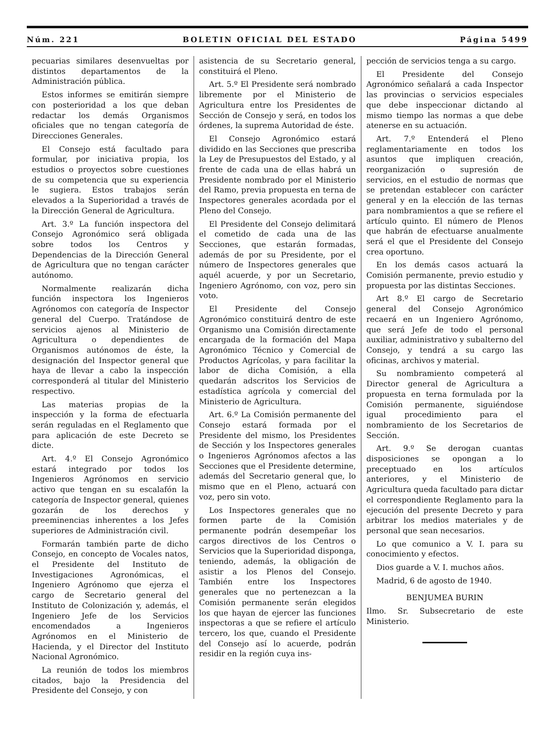Núm. 221 BOLETIN OFICIAL DEL ESTADO Página 5499
pecuarias similares desenvueltas por distintos departamentos de la Administración pública.
Estos informes se emitirán siempre con posterioridad a los que deban redactar los demás Organismos oficiales que no tengan categoría de Direcciones Generales.
El Consejo está facultado para formular, por iniciativa propia, los estudios o proyectos sobre cuestiones de su competencia que su experiencia le sugiera. Estos trabajos serán elevados a la Superioridad a través de la Dirección General de Agricultura.
Art. 3.º La función inspectora del Consejo Agronómico será obligada sobre todos los Centros y Dependencias de la Dirección General de Agricultura que no tengan carácter autónomo.
Normalmente realizarán dicha función inspectora los Ingenieros Agrónomos con categoría de Inspector general del Cuerpo. Tratándose de servicios ajenos al Ministerio de Agricultura o dependientes de Organismos autónomos de éste, la designación del Inspector general que haya de llevar a cabo la inspección corresponderá al titular del Ministerio respectivo.
Las materias propias de la inspección y la forma de efectuarla serán reguladas en el Reglamento que para aplicación de este Decreto se dicte.
Art. 4.º El Consejo Agronómico estará integrado por todos los Ingenieros Agrónomos en servicio activo que tengan en su escalafón la categoría de Inspector general, quienes gozarán de los derechos y preeminencias inherentes a los Jefes superiores de Administración civil.
Formarán también parte de dicho Consejo, en concepto de Vocales natos, el Presidente del Instituto de Investigaciones Agronómicas, el Ingeniero Agrónomo que ejerza el cargo de Secretario general del Instituto de Colonización y, además, el Ingeniero Jefe de los Servicios encomendados a Ingenieros Agrónomos en el Ministerio de Hacienda, y el Director del Instituto Nacional Agronómico.
La reunión de todos los miembros citados, bajo la Presidencia del Presidente del Consejo, y con
asistencia de su Secretario general, constituirá el Pleno.
Art. 5.º El Presidente será nombrado libremente por el Ministerio de Agricultura entre los Presidentes de Sección de Consejo y será, en todos los órdenes, la suprema Autoridad de éste.
El Consejo Agronómico estará dividido en las Secciones que prescriba la Ley de Presupuestos del Estado, y al frente de cada una de ellas habrá un Presidente nombrado por el Ministerio del Ramo, previa propuesta en terna de Inspectores generales acordada por el Pleno del Consejo.
El Presidente del Consejo delimitará el cometido de cada una de las Secciones, que estarán formadas, además de por su Presidente, por el número de Inspectores generales que aquél acuerde, y por un Secretario, Ingeniero Agrónomo, con voz, pero sin voto.
El Presidente del Consejo Agronómico constituirá dentro de este Organismo una Comisión directamente encargada de la formación del Mapa Agronómico Técnico y Comercial de Productos Agrícolas, y para facilitar la labor de dicha Comisión, a ella quedarán adscritos los Servicios de estadística agrícola y comercial del Ministerio de Agricultura.
Art. 6.º La Comisión permanente del Consejo estará formada por el Presidente del mismo, los Presidentes de Sección y los Inspectores generales o Ingenieros Agrónomos afectos a las Secciones que el Presidente determine, además del Secretario general que, lo mismo que en el Pleno, actuará con voz, pero sin voto.
Los Inspectores generales que no formen parte de la Comisión permanente podrán desempeñar los cargos directivos de los Centros o Servicios que la Superioridad disponga, teniendo, además, la obligación de asistir a los Plenos del Consejo. También entre los Inspectores generales que no pertenezcan a la Comisión permanente serán elegidos los que hayan de ejercer las funciones inspectoras a que se refiere el artículo tercero, los que, cuando el Presidente del Consejo así lo acuerde, podrán residir en la región cuya ins-
pección de servicios tenga a su cargo.
El Presidente del Consejo Agronómico señalará a cada Inspector las provincias o servicios especiales que debe inspeccionar dictando al mismo tiempo las normas a que debe atenerse en su actuación.
Art. 7.º Entenderá el Pleno reglamentariamente en todos los asuntos que impliquen creación, reorganización o supresión de servicios, en el estudio de normas que se pretendan establecer con carácter general y en la elección de las ternas para nombramientos a que se refiere el artículo quinto. El número de Plenos que habrán de efectuarse anualmente será el que el Presidente del Consejo crea oportuno.
En los demás casos actuará la Comisión permanente, previo estudio y propuesta por las distintas Secciones.
Art 8.º El cargo de Secretario general del Consejo Agronómico recaerá en un Ingeniero Agrónomo, que será Jefe de todo el personal auxiliar, administrativo y subalterno del Consejo, y tendrá a su cargo las oficinas, archivos y material.
Su nombramiento competerá al Director general de Agricultura a propuesta en terna formulada por la Comisión permanente, siguiéndose igual procedimiento para el nombramiento de los Secretarios de Sección.
Art. 9.º Se derogan cuantas disposiciones se opongan a lo preceptuado en los artículos anteriores, y el Ministerio de Agricultura queda facultado para dictar el correspondiente Reglamento para la ejecución del presente Decreto y para arbitrar los medios materiales y de personal que sean necesarios.
Lo que comunico a V. I. para su conocimiento y efectos.
Dios guarde a V. I. muchos años.
Madrid, 6 de agosto de 1940.
BENJUMEA BURIN
Ilmo. Sr. Subsecretario de este Ministerio.